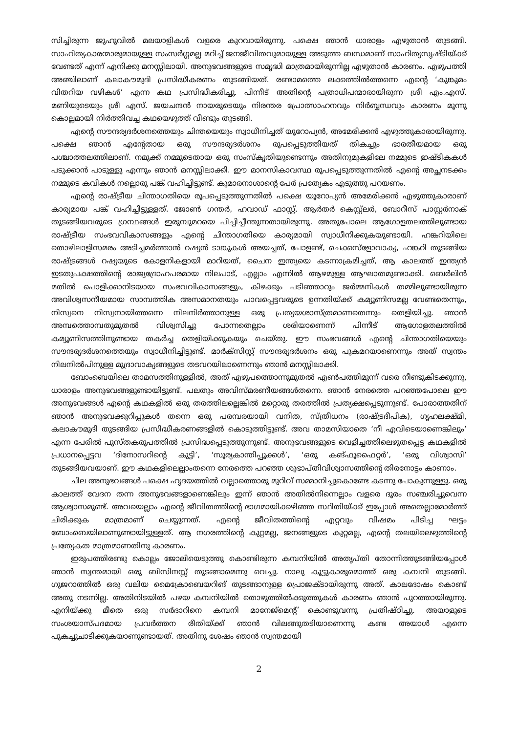സിച്ചിരുന്ന ജുഹുവിൽ മലയാളികൾ വളരെ കുറവായിരുന്നു. പക്ഷെ ഞാൻ ധാരാളം എഴുതാൻ തുടങ്ങി. സാഹിത്യകാരന്മാരുമായുള്ള സംസർഗ്ഗമല്ല മറിച്ച് ജനജീവിതവുമായുള്ള അടുത്ത ബന്ധമാണ് സാഹിത്യസൃഷ്ടിയ്ക്ക് വേണ്ടത് എന്ന് എനിക്കു മനസ്സിലായി. അനുഭവങ്ങളുടെ സമൃദ്ധി മാത്രമായിരുന്നില്ല എഴുതാൻ കാരണം. എഴുപത്തി അഞ്ചിലാണ് കലാകൗമുദി പ്രസിദ്ധീകരണം തുടങ്ങിയത്. രണ്ടാമത്തെ ലക്കത്തിൽത്തന്നെ എന്റെ ‘കുങ്കുമം വിതറിയ വഴികൾ’ എന്ന കഥ പ്രസിദ്ധീകരിച്ചു. പിന്നീട് അതിന്റെ പത്രാധിപന്മാരായിരുന്ന ശ്രീ എം.എസ്. മണിയുടെയും ശ്രീ എസ്. ജയചന്ദൻ നായരുടെയും നിരന്തര പ്രോത്സാഹനവും നിർബ്ബന്ധവും കാരണം മൂന്നു കൊല്ലമായി നിർത്തിവച്ച കഥയെഴുത്ത് വീണ്ടും തുടങ്ങി.
എന്റെ സൗന്ദര്യദർശനത്തെയും ചിന്തയെയും സ്വാധീനിച്ചത് യൂറോപ്യൻ, അമേരിക്കൻ എഴുത്തുകാരായിരുന്നു. പക്ഷെ ഞാൻ എന്റേതായ ഒരു സൗന്ദര്യദർശനം രൂപപ്പെടുത്തിയത് തികച്ചും ഭാരതീയമായ ഒരു പശ്ചാത്തലത്തിലാണ്. നമുക്ക് നമ്മുടെതായ ഒരു സംസ്കൃതിയുണ്ടെന്നും അതിനുമുകളിലേ നമ്മുടെ ഇഷ്ടികകൾ പടുക്കാൻ പാടുള്ളു എന്നും ഞാൻ മനസ്സിലാക്കി. ഈ മാനസികാവസ്ഥ രൂപപ്പെടുത്തുന്നതിൽ എന്റെ അച്ഛനടക്കം നമ്മുടെ കവികൾ നല്ലൊരു പങ്ക് വഹിച്ചിട്ടുണ്ട്. കുമാരനാശാന്റെ പേർ പ്രത്യേകം എടുത്തു പറയണം.
എന്റെ രാഷ്ട്രീയ ചിന്താഗതിയെ രൂപപ്പെടുത്തുന്നതിൽ പക്ഷെ യൂറോപ്യൻ അമേരിക്കൻ എഴുത്തുകാരാണ് കാര്യമായ പങ്ക് വഹിച്ചിട്ടുള്ളത്. ജോൺ ഗന്തർ, ഹവാഡ് ഫാസ്റ്റ്, ആർതർ കെസ്റ്റ്ലർ, ബോറീസ് പാസ്റ്റർനാക് തുടങ്ങിയവരുടെ ഗ്രന്ഥങ്ങൾ ഇരുമ്പുമറയെ പിച്ചിച്ചീന്തുന്നതായിരുന്നു. അതുപോലെ ആഗോളതലത്തിലുണ്ടായ രാഷ്ട്രീയ സംഭവവികാസങ്ങളും എന്റെ ചിന്താഗതിയെ കാര്യമായി സ്വാധീനിക്കുകയുണ്ടായി. ഹങ്കറിയിലെ തൊഴിലാളിസമരം അടിച്ചമർത്താൻ റഷ്യൻ ടാങ്കുകൾ അയച്ചത്, പോളണ്ട്, ചെക്കസ്ളോവാക്യ, ഹങ്കറി തുടങ്ങിയ രാഷ്ട്രങ്ങൾ റഷ്യയുടെ കോളനികളായി മാറിയത്, ചൈന ഇന്ത്യയെ കടന്നാക്രമിച്ചത്, ആ കാലത്ത് ഇന്ത്യൻ ഇടതുപക്ഷത്തിന്റെ രാജ്യദ്രോഹപരമായ നിലപാട്, എല്ലാം എന്നിൽ ആഴമുള്ള ആഘാതമുണ്ടാക്കി. ബെർലിൻ മതിൽ പൊളിക്കാനിടയായ സംഭവവികാസങ്ങളും, കിഴക്കും പടിഞ്ഞാറും ജർമ്മനികൾ തമ്മിലുണ്ടായിരുന്ന അവിശ്വസനീയമായ സാമ്പത്തിക അസമാനതയും പാവപ്പെട്ടവരുടെ ഉന്നതിയ്ക്ക് കമ്യൂണിസമല്ല വേണ്ടതെന്നും, നിസ്വനെ നിസ്വനായിത്തന്നെ നിലനിർത്താനുള്ള ഒരു പ്രത്യയശാസ്ത്രമാണതെന്നും തെളിയിച്ചു. ഞാൻ അമ്പത്തൊമ്പതുമുതൽ വിശ്വസിച്ചു പോന്നതെല്ലാം ശരിയാണെന്ന് പിന്നീട് ആഗോളതലത്തിൽ കമ്യൂണിസത്തിനുണ്ടായ തകർച്ച തെളിയിക്കുകയും ചെയ്തു. ഈ സംഭവങ്ങൾ എന്റെ ചിന്താഗതിയെയും സൗന്ദര്യദർശനത്തെയും സ്വാധീനിച്ചിട്ടുണ്ട്. മാർക്സിസ്റ്റ് സൗന്ദര്യദർശനം ഒരു പുകമറയാണെന്നും അത് സ്വന്തം നിലനിൽപിനുള്ള മുദ്രാവാക്യങ്ങളുടെ തടവറയിലാണെന്നും ഞാൻ മനസ്സിലാക്കി.
ബോംബെയിലെ താമസത്തിനുള്ളിൽ, അത് എഴുപത്തൊന്നുമുതൽ എൺപത്തിമൂന്ന് വരെ നീണ്ടുകിടക്കുന്നു, ധാരാളം അനുഭവങ്ങളുണ്ടായിട്ടുണ്ട്. പലതും അവിസ്മരണീയങ്ങൾതന്നെ. ഞാൻ നേരത്തെ പറഞ്ഞപോലെ ഈ അനുഭവങ്ങൾ എന്റെ കഥകളിൽ ഒരു തരത്തിലല്ലെങ്കിൽ മറ്റൊരു തരത്തിൽ പ്രത്യക്ഷപ്പെടുന്നുണ്ട്. പോരാത്തതിന് ഞാൻ അനുഭവക്കുറിപ്പുകൾ തന്നെ ഒരു പരമ്പരയായി വനിത, സ്ത്രീധനം (രാഷ്ട്രദീപിക), ഗൃഹലക്ഷ്മി, കലാകൗമുദി തുടങ്ങിയ പ്രസിദ്ധീകരണങ്ങളിൽ കൊടുത്തിട്ടുണ്ട്. അവ താമസിയാതെ ‘നീ എവിടെയാണെങ്കിലും’ എന്ന പേരിൽ പുസ്തകരൂപത്തിൽ പ്രസിദ്ധപ്പെടുത്തുന്നുണ്ട്. അനുഭവങ്ങളുടെ വെളിച്ചത്തിലെഴുതപ്പെട്ട കഥകളിൽ പ്രധാനപ്പെട്ടവ ‘ദിനോസറിന്റെ കുട്ടി’, ‘സൂര്യകാന്തിപ്പൂക്കൾ’, ‘ഒരു കങ്ഫൂഫൈറ്റർ’, ‘ഒരു വിശ്വാസി’ തുടങ്ങിയവയാണ്. ഈ കഥകളിലെല്ലാംതന്നെ നേരത്തെ പറഞ്ഞ ശുഭാപ്തിവിശ്വാസത്തിന്റെ തിരനോട്ടം കാണാം.
ചില അനുഭവങ്ങൾ പക്ഷെ ഹൃദയത്തിൽ വല്ലാത്തൊരു മുറിവ് സമ്മാനിച്ചുകൊണ്ടേ കടന്നു പോകുന്നുള്ളു. ഒരു കാലത്ത് വേദന തന്ന അനുഭവങ്ങളാണെങ്കിലും ഇന്ന് ഞാൻ അതിൽനിന്നെല്ലാം വളരെ ദൂരം സഞ്ചരിച്ചുവെന്ന ആശ്വാസമുണ്ട്. അവയെല്ലാം എന്റെ ജീവിതത്തിന്റെ ഭാഗമായിക്കഴിഞ്ഞ സ്ഥിതിയ്ക്ക് ഇപ്പോൾ അതെല്ലാമോർത്ത് ചിരിക്കുക മാത്രമാണ് ചെയ്യുന്നത്. എന്റെ ജീവിതത്തിന്റെ എറ്റവും വിഷമം പിടിച്ച ഘട്ടം ബോംബെയിലാണുണ്ടായിട്ടുള്ളത്. ആ നഗരത്തിന്റെ കുറ്റമല്ല, ജനങ്ങളുടെ കുറ്റമല്ല, എന്റെ തലയിലെഴുത്തിന്റെ പ്രത്യേകത മാത്രമാണതിനു കാരണം.
ഇരുപത്തിരണ്ടു കൊല്ലം ജോലിയെടുത്തു കൊണ്ടിരുന്ന കമ്പനിയിൽ അതൃപ്തി തോന്നിത്തുടങ്ങിയപ്പോൾ ഞാൻ സ്വന്തമായി ഒരു ബിസിനസ്സ് തുടങ്ങാമെന്നു വെച്ചു. നാലു കൂട്ടുകാരുമൊത്ത് ഒരു കമ്പനി തുടങ്ങി. ഗുജറാത്തിൽ ഒരു വലിയ മൈക്രോബെയറിങ് തുടങ്ങാനുള്ള പ്രൊജക്ടായിരുന്നു അത്. കാലദോഷം കൊണ്ട് അതു നടന്നില്ല. അതിനിടയിൽ പഴയ കമ്പനിയിൽ തൊഴുത്തിൽക്കുത്തുകൾ കാരണം ഞാൻ പുറത്തായിരുന്നു. എനിയ്ക്കു മീതെ ഒരു സർദാറിനെ കമ്പനി മാനേജ്മെന്റ് കൊണ്ടുവന്നു പ്രതിഷ്ഠിച്ചു. അയാളുടെ സംശയാസ്പദമായ പ്രവർത്തന രീതിയ്ക്ക് ഞാൻ വിലങ്ങുതടിയാണെന്നു കണ്ട അയാൾ എന്നെ പുകച്ചുചാടിക്കുകയാണുണ്ടായത്. അതിനു ശേഷം ഞാൻ സ്വന്തമായി
2